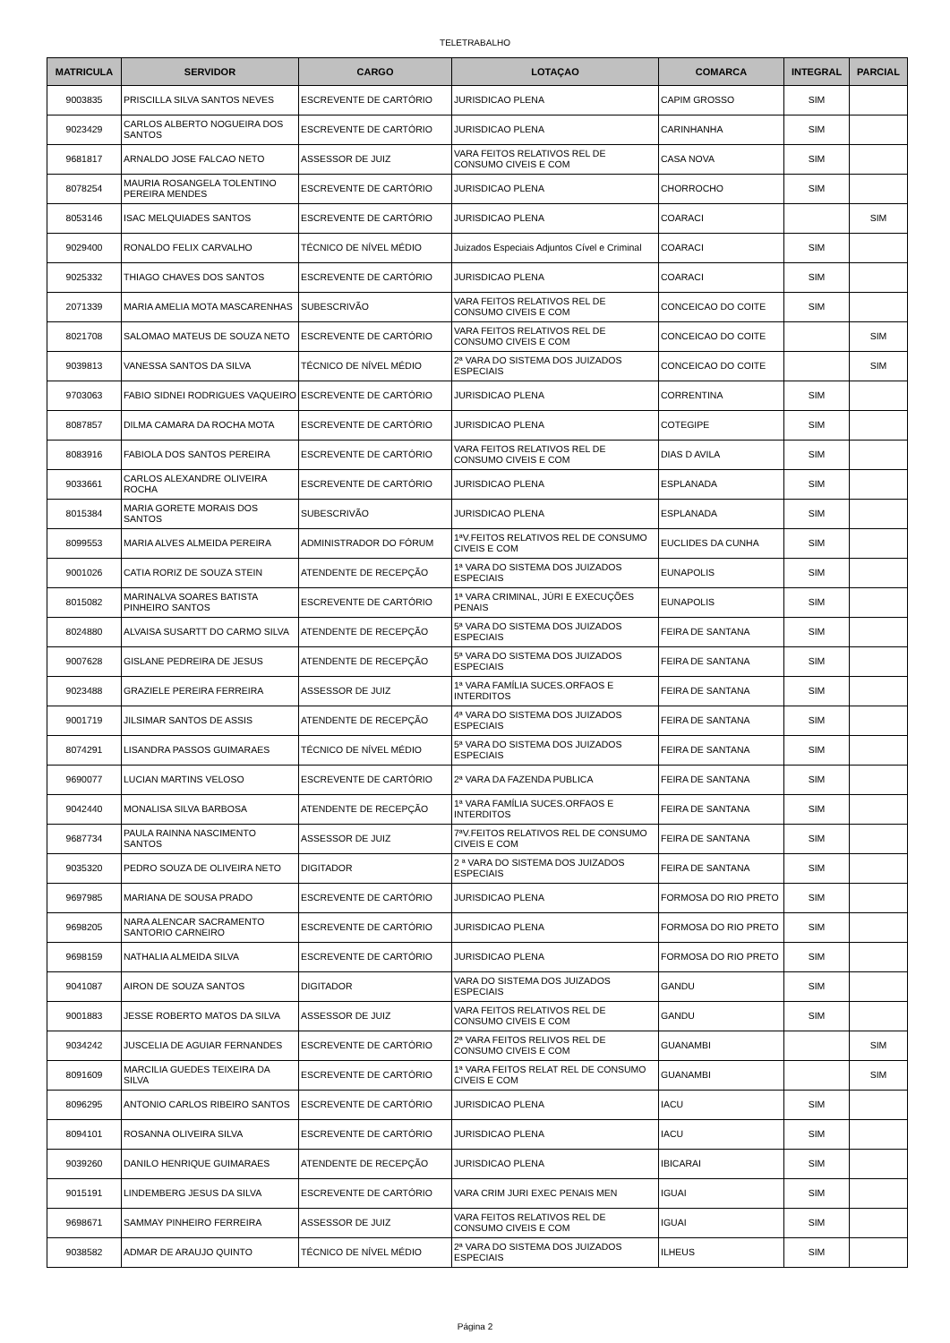TELETRABALHO
| MATRICULA | SERVIDOR | CARGO | LOTAÇAO | COMARCA | INTEGRAL | PARCIAL |
| --- | --- | --- | --- | --- | --- | --- |
| 9003835 | PRISCILLA SILVA SANTOS NEVES | ESCREVENTE DE CARTÓRIO | JURISDICAO PLENA | CAPIM GROSSO | SIM | |
| 9023429 | CARLOS ALBERTO NOGUEIRA DOS SANTOS | ESCREVENTE DE CARTÓRIO | JURISDICAO PLENA | CARINHANHA | SIM | |
| 9681817 | ARNALDO JOSE FALCAO NETO | ASSESSOR DE JUIZ | VARA FEITOS RELATIVOS REL DE CONSUMO CIVEIS E COM | CASA NOVA | SIM | |
| 8078254 | MAURIA ROSANGELA TOLENTINO PEREIRA MENDES | ESCREVENTE DE CARTÓRIO | JURISDICAO PLENA | CHORROCHO | SIM | |
| 8053146 | ISAC MELQUIADES SANTOS | ESCREVENTE DE CARTÓRIO | JURISDICAO PLENA | COARACI | | SIM |
| 9029400 | RONALDO FELIX CARVALHO | TÉCNICO DE NÍVEL MÉDIO | Juizados Especiais Adjuntos Cível e Criminal | COARACI | SIM | |
| 9025332 | THIAGO CHAVES DOS SANTOS | ESCREVENTE DE CARTÓRIO | JURISDICAO PLENA | COARACI | SIM | |
| 2071339 | MARIA AMELIA MOTA MASCARENHAS | SUBESCRIVÃO | VARA FEITOS RELATIVOS REL DE CONSUMO CIVEIS E COM | CONCEICAO DO COITE | SIM | |
| 8021708 | SALOMAO MATEUS DE SOUZA NETO | ESCREVENTE DE CARTÓRIO | VARA FEITOS RELATIVOS REL DE CONSUMO CIVEIS E COM | CONCEICAO DO COITE | | SIM |
| 9039813 | VANESSA SANTOS DA SILVA | TÉCNICO DE NÍVEL MÉDIO | 2ª VARA DO SISTEMA DOS JUIZADOS ESPECIAIS | CONCEICAO DO COITE | | SIM |
| 9703063 | FABIO SIDNEI RODRIGUES VAQUEIRO | ESCREVENTE DE CARTÓRIO | JURISDICAO PLENA | CORRENTINA | SIM | |
| 8087857 | DILMA CAMARA DA ROCHA MOTA | ESCREVENTE DE CARTÓRIO | JURISDICAO PLENA | COTEGIPE | SIM | |
| 8083916 | FABIOLA DOS SANTOS PEREIRA | ESCREVENTE DE CARTÓRIO | VARA FEITOS RELATIVOS REL DE CONSUMO CIVEIS E COM | DIAS D AVILA | SIM | |
| 9033661 | CARLOS ALEXANDRE OLIVEIRA ROCHA | ESCREVENTE DE CARTÓRIO | JURISDICAO PLENA | ESPLANADA | SIM | |
| 8015384 | MARIA GORETE MORAIS DOS SANTOS | SUBESCRIVÃO | JURISDICAO PLENA | ESPLANADA | SIM | |
| 8099553 | MARIA ALVES ALMEIDA PEREIRA | ADMINISTRADOR DO FÓRUM | 1ªV.FEITOS RELATIVOS REL DE CONSUMO CIVEIS E COM | EUCLIDES DA CUNHA | SIM | |
| 9001026 | CATIA RORIZ DE SOUZA STEIN | ATENDENTE DE RECEPÇÃO | 1ª VARA DO SISTEMA DOS JUIZADOS ESPECIAIS | EUNAPOLIS | SIM | |
| 8015082 | MARINALVA SOARES BATISTA PINHEIRO SANTOS | ESCREVENTE DE CARTÓRIO | 1ª VARA CRIMINAL, JÚRI E EXECUÇÕES PENAIS | EUNAPOLIS | SIM | |
| 8024880 | ALVAISA SUSARTT DO CARMO SILVA | ATENDENTE DE RECEPÇÃO | 5ª VARA DO SISTEMA DOS JUIZADOS ESPECIAIS | FEIRA DE SANTANA | SIM | |
| 9007628 | GISLANE PEDREIRA DE JESUS | ATENDENTE DE RECEPÇÃO | 5ª VARA DO SISTEMA DOS JUIZADOS ESPECIAIS | FEIRA DE SANTANA | SIM | |
| 9023488 | GRAZIELE PEREIRA FERREIRA | ASSESSOR DE JUIZ | 1ª VARA FAMÍLIA SUCES.ORFAOS E INTERDITOS | FEIRA DE SANTANA | SIM | |
| 9001719 | JILSIMAR SANTOS DE ASSIS | ATENDENTE DE RECEPÇÃO | 4ª VARA DO SISTEMA DOS JUIZADOS ESPECIAIS | FEIRA DE SANTANA | SIM | |
| 8074291 | LISANDRA PASSOS GUIMARAES | TÉCNICO DE NÍVEL MÉDIO | 5ª VARA DO SISTEMA DOS JUIZADOS ESPECIAIS | FEIRA DE SANTANA | SIM | |
| 9690077 | LUCIAN MARTINS VELOSO | ESCREVENTE DE CARTÓRIO | 2ª VARA DA FAZENDA PUBLICA | FEIRA DE SANTANA | SIM | |
| 9042440 | MONALISA SILVA BARBOSA | ATENDENTE DE RECEPÇÃO | 1ª VARA FAMÍLIA SUCES.ORFAOS E INTERDITOS | FEIRA DE SANTANA | SIM | |
| 9687734 | PAULA RAINNA NASCIMENTO SANTOS | ASSESSOR DE JUIZ | 7ªV.FEITOS RELATIVOS REL DE CONSUMO CIVEIS E COM | FEIRA DE SANTANA | SIM | |
| 9035320 | PEDRO SOUZA DE OLIVEIRA NETO | DIGITADOR | 2 ª VARA DO SISTEMA DOS JUIZADOS ESPECIAIS | FEIRA DE SANTANA | SIM | |
| 9697985 | MARIANA DE SOUSA PRADO | ESCREVENTE DE CARTÓRIO | JURISDICAO PLENA | FORMOSA DO RIO PRETO | SIM | |
| 9698205 | NARA ALENCAR SACRAMENTO SANTORIO CARNEIRO | ESCREVENTE DE CARTÓRIO | JURISDICAO PLENA | FORMOSA DO RIO PRETO | SIM | |
| 9698159 | NATHALIA ALMEIDA SILVA | ESCREVENTE DE CARTÓRIO | JURISDICAO PLENA | FORMOSA DO RIO PRETO | SIM | |
| 9041087 | AIRON DE SOUZA SANTOS | DIGITADOR | VARA DO SISTEMA DOS JUIZADOS ESPECIAIS | GANDU | SIM | |
| 9001883 | JESSE ROBERTO MATOS DA SILVA | ASSESSOR DE JUIZ | VARA FEITOS RELATIVOS REL DE CONSUMO CIVEIS E COM | GANDU | SIM | |
| 9034242 | JUSCELIA DE AGUIAR FERNANDES | ESCREVENTE DE CARTÓRIO | 2ª VARA FEITOS RELIVOS REL DE CONSUMO CIVEIS E COM | GUANAMBI | | SIM |
| 8091609 | MARCILIA GUEDES TEIXEIRA DA SILVA | ESCREVENTE DE CARTÓRIO | 1ª VARA FEITOS RELAT REL DE CONSUMO CIVEIS E COM | GUANAMBI | | SIM |
| 8096295 | ANTONIO CARLOS RIBEIRO SANTOS | ESCREVENTE DE CARTÓRIO | JURISDICAO PLENA | IACU | SIM | |
| 8094101 | ROSANNA OLIVEIRA SILVA | ESCREVENTE DE CARTÓRIO | JURISDICAO PLENA | IACU | SIM | |
| 9039260 | DANILO HENRIQUE GUIMARAES | ATENDENTE DE RECEPÇÃO | JURISDICAO PLENA | IBICARAI | SIM | |
| 9015191 | LINDEMBERG JESUS DA SILVA | ESCREVENTE DE CARTÓRIO | VARA CRIM JURI EXEC PENAIS MEN | IGUAI | SIM | |
| 9698671 | SAMMAY PINHEIRO FERREIRA | ASSESSOR DE JUIZ | VARA FEITOS RELATIVOS REL DE CONSUMO CIVEIS E COM | IGUAI | SIM | |
| 9038582 | ADMAR DE ARAUJO QUINTO | TÉCNICO DE NÍVEL MÉDIO | 2ª VARA DO SISTEMA DOS JUIZADOS ESPECIAIS | ILHEUS | SIM | |
Página 2